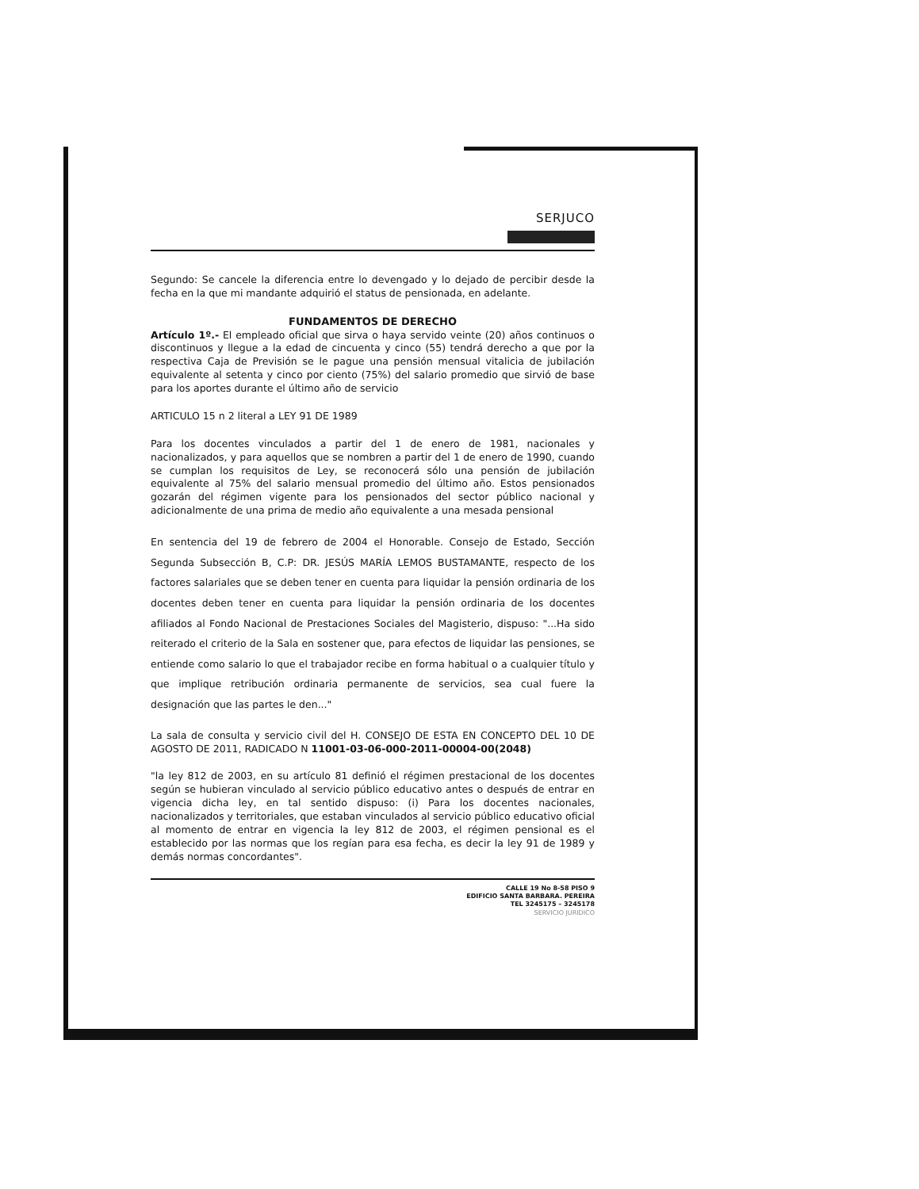SERJUCO
Segundo: Se cancele la diferencia entre lo devengado y lo dejado de percibir desde la fecha en la que mi mandante adquirió el status de pensionada, en adelante.
FUNDAMENTOS DE DERECHO
Artículo 1º.- El empleado oficial que sirva o haya servido veinte (20) años continuos o discontinuos y llegue a la edad de cincuenta y cinco (55) tendrá derecho a que por la respectiva Caja de Previsión se le pague una pensión mensual vitalicia de jubilación equivalente al setenta y cinco por ciento (75%) del salario promedio que sirvió de base para los aportes durante el último año de servicio
ARTICULO 15 n 2 literal a LEY 91 DE 1989
Para los docentes vinculados a partir del 1 de enero de 1981, nacionales y nacionalizados, y para aquellos que se nombren a partir del 1 de enero de 1990, cuando se cumplan los requisitos de Ley, se reconocerá sólo una pensión de jubilación equivalente al 75% del salario mensual promedio del último año. Estos pensionados gozarán del régimen vigente para los pensionados del sector público nacional y adicionalmente de una prima de medio año equivalente a una mesada pensional
En sentencia del 19 de febrero de 2004 el Honorable. Consejo de Estado, Sección Segunda Subsección B, C.P: DR. JESÚS MARÍA LEMOS BUSTAMANTE, respecto de los factores salariales que se deben tener en cuenta para liquidar la pensión ordinaria de los docentes deben tener en cuenta para liquidar la pensión ordinaria de los docentes afiliados al Fondo Nacional de Prestaciones Sociales del Magisterio, dispuso: "...Ha sido reiterado el criterio de la Sala en sostener que, para efectos de liquidar las pensiones, se entiende como salario lo que el trabajador recibe en forma habitual o a cualquier título y que implique retribución ordinaria permanente de servicios, sea cual fuere la designación que las partes le den..."
La sala de consulta y servicio civil del H. CONSEJO DE ESTA EN CONCEPTO DEL 10 DE AGOSTO DE 2011, RADICADO N 11001-03-06-000-2011-00004-00(2048)
"la ley 812 de 2003, en su artículo 81 definió el régimen prestacional de los docentes según se hubieran vinculado al servicio público educativo antes o después de entrar en vigencia dicha ley, en tal sentido dispuso: (i) Para los docentes nacionales, nacionalizados y territoriales, que estaban vinculados al servicio público educativo oficial al momento de entrar en vigencia la ley 812 de 2003, el régimen pensional es el establecido por las normas que los regían para esa fecha, es decir la ley 91 de 1989 y demás normas concordantes".
CALLE 19 No 8-58 PISO 9
EDIFICIO SANTA BARBARA. PEREIRA
TEL 3245175 – 3245178
SERVICIO JURIDICO